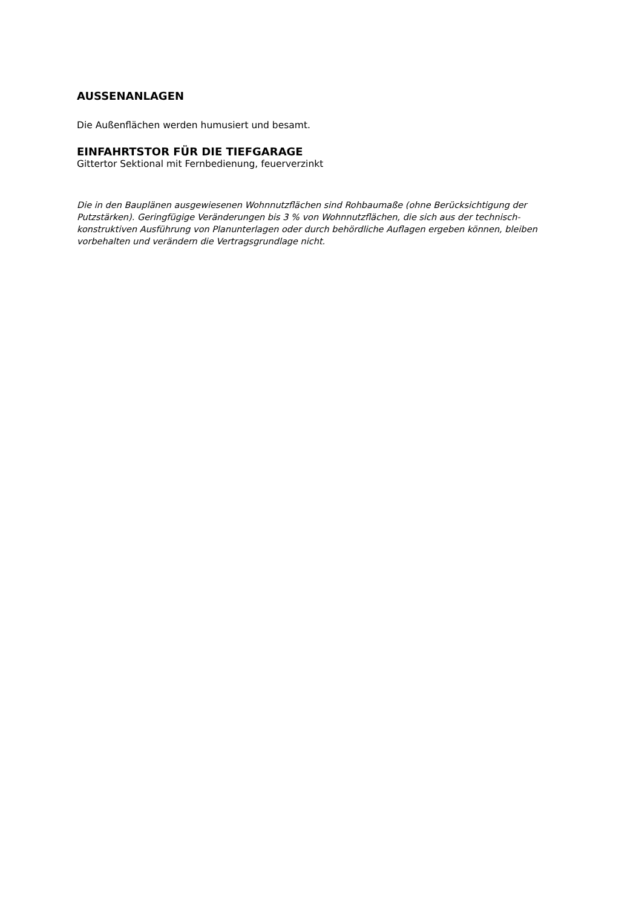AUSSENANLAGEN
Die Außenflächen werden humusiert und besamt.
EINFAHRTSTOR FÜR DIE TIEFGARAGE
Gittertor Sektional mit Fernbedienung, feuerverzinkt
Die in den Bauplänen ausgewiesenen Wohnnutzflächen sind Rohbaumaße (ohne Berücksichtigung der Putzstärken). Geringfügige Veränderungen bis 3 % von Wohnnutzflächen, die sich aus der technisch- konstruktiven Ausführung von Planunterlagen oder durch behördliche Auflagen ergeben können, bleiben vorbehalten und verändern die Vertragsgrundlage nicht.